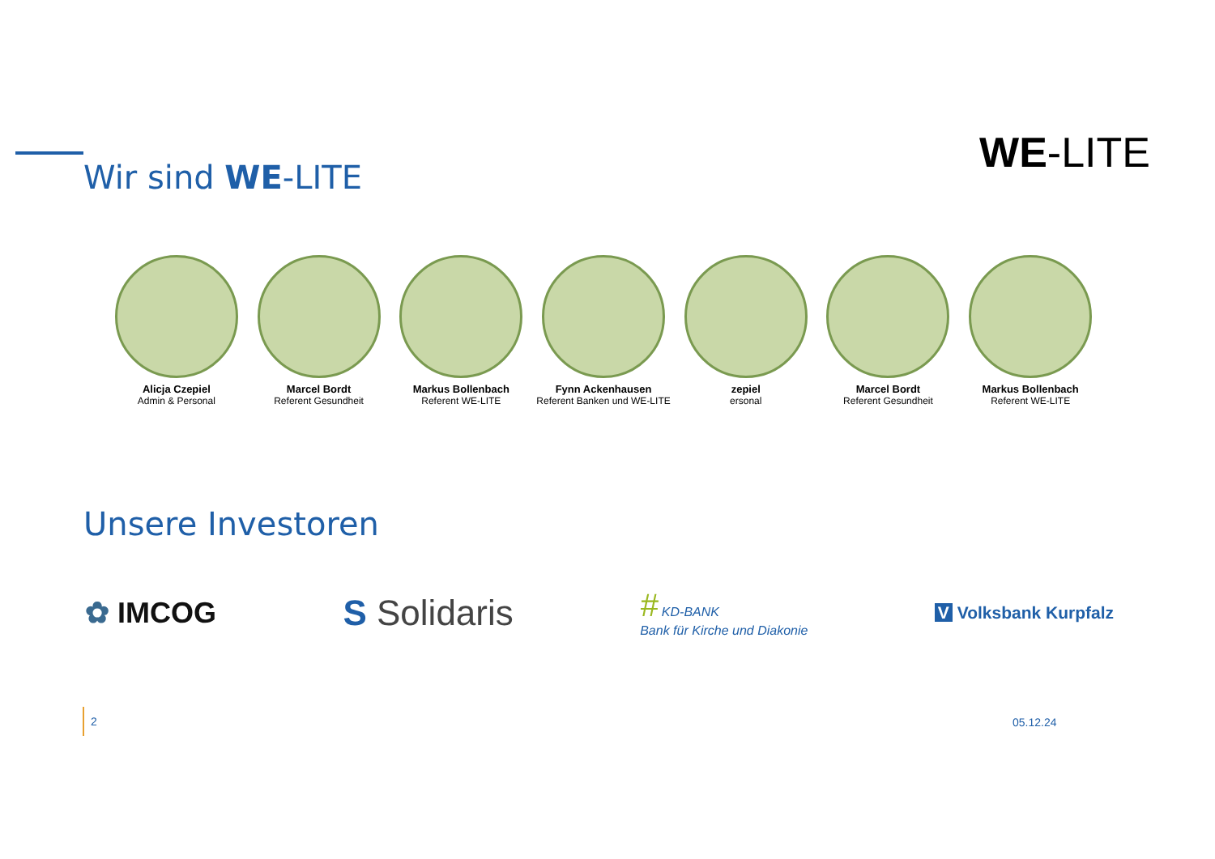WE-LITE Wir sind WE-LITE
Alicja Czepiel
Admin & Personal
Marcel Bordt
Referent Gesundheit
Markus Bollenbach
Referent WE-LITE
Fynn Ackenhausen
Referent Banken und WE-LITE
zepiel
ersonal
Marcel Bordt
Referent Gesundheit
Markus Bollenbach
Referent WE-LITE
Unsere Investoren
✿ IMCOG
S Solidaris
# KD-BANK
Bank für Kirche und Diakonie
V Volksbank Kurpfalz
2
05.12.24